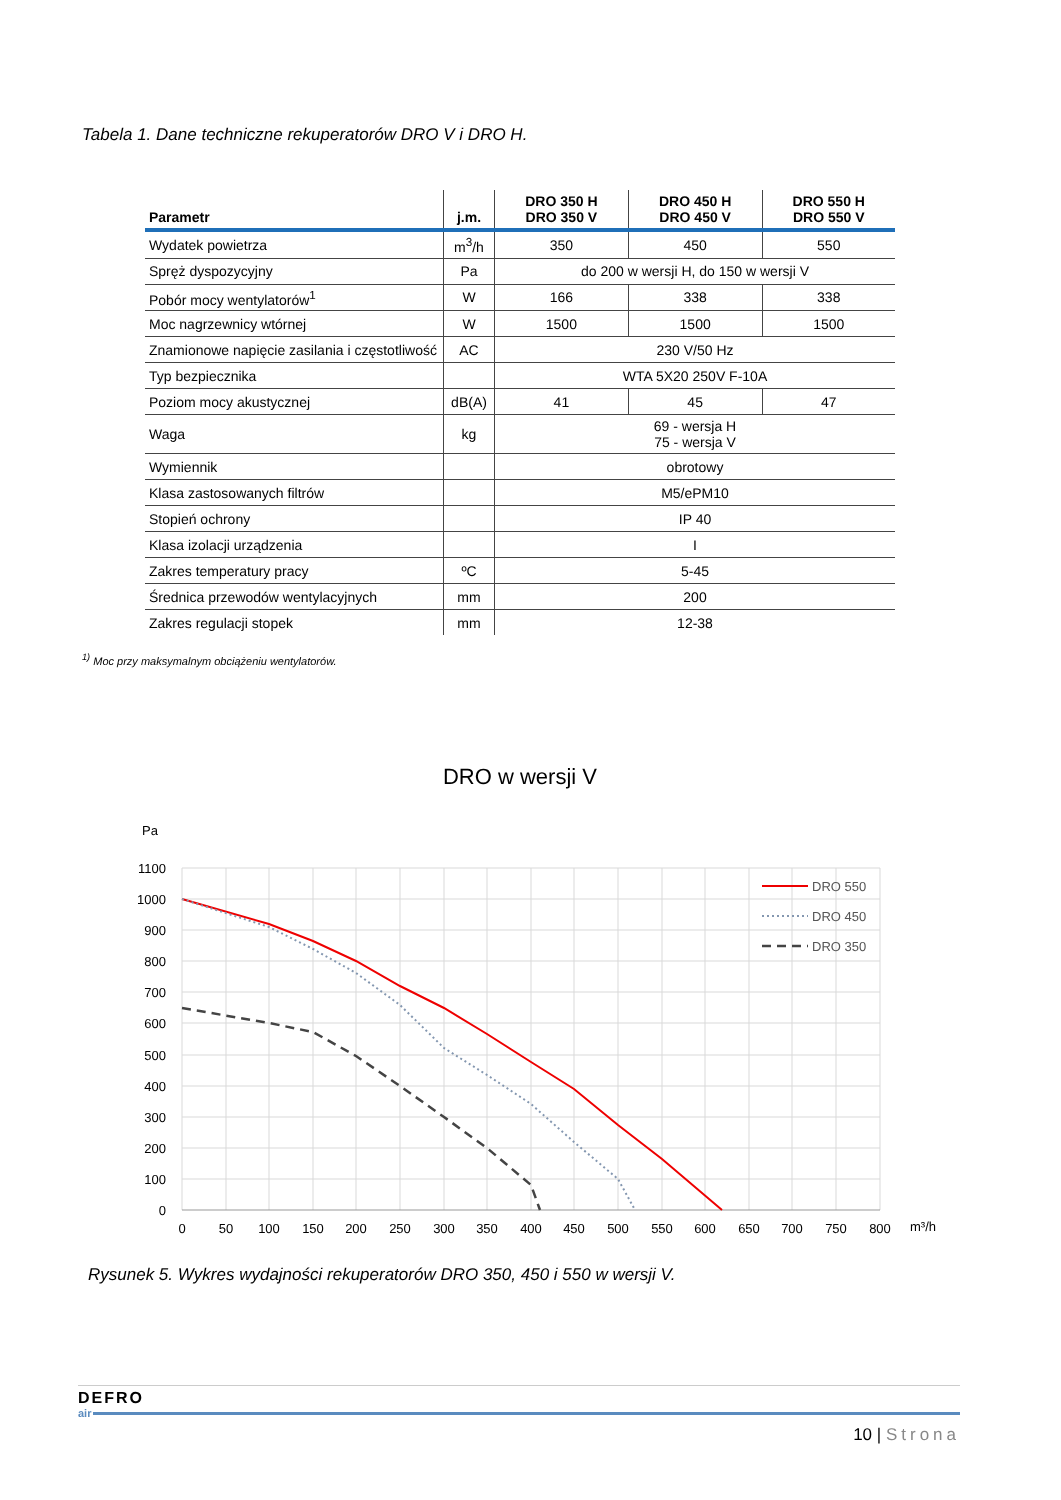Tabela 1. Dane techniczne rekuperatorów DRO V i DRO H.
| Parametr | j.m. | DRO 350 H DRO 350 V | DRO 450 H DRO 450 V | DRO 550 H DRO 550 V |
| --- | --- | --- | --- | --- |
| Wydatek powietrza | m<sup>3</sup>/h | 350 | 450 | 550 |
| Spręż dyspozycyjny | Pa | do 200 w wersji H, do 150 w wersji V | | |
| Pobór mocy wentylatorów<sup>1</sup> | W | 166 | 338 | 338 |
| Moc nagrzewnicy wtórnej | W | 1500 | 1500 | 1500 |
| Znamionowe napięcie zasilania i częstotliwość | AC | 230 V/50 Hz | | |
| Typ bezpiecznika | | WTA 5X20 250V F-10A | | |
| Poziom mocy akustycznej | dB(A) | 41 | 45 | 47 |
| Waga | kg | 69 - wersja H 75 - wersja V | | |
| Wymiennik | | obrotowy | | |
| Klasa zastosowanych filtrów | | M5/ePM10 | | |
| Stopień ochrony | | IP 40 | | |
| Klasa izolacji urządzenia | | I | | |
| Zakres temperatury pracy | ºC | 5-45 | | |
| Średnica przewodów wentylacyjnych | mm | 200 | | |
| Zakres regulacji stopek | mm | 12-38 | | |
<sup>1)</sup> Moc przy maksymalnym obciążeniu wentylatorów.
DRO w wersji V
Pa
1100
1000
900
800
700
600
500
400
300
200
100
0
0
50
100
150
200
250
300
350
400
450
500
550
600
650
700
750
800
m³/h
DRO 550
DRO 450
DRO 350
Rysunek 5. Wykres wydajności rekuperatorów DRO 350, 450 i 550 w wersji V.
DEFRO
air
10 | Strona